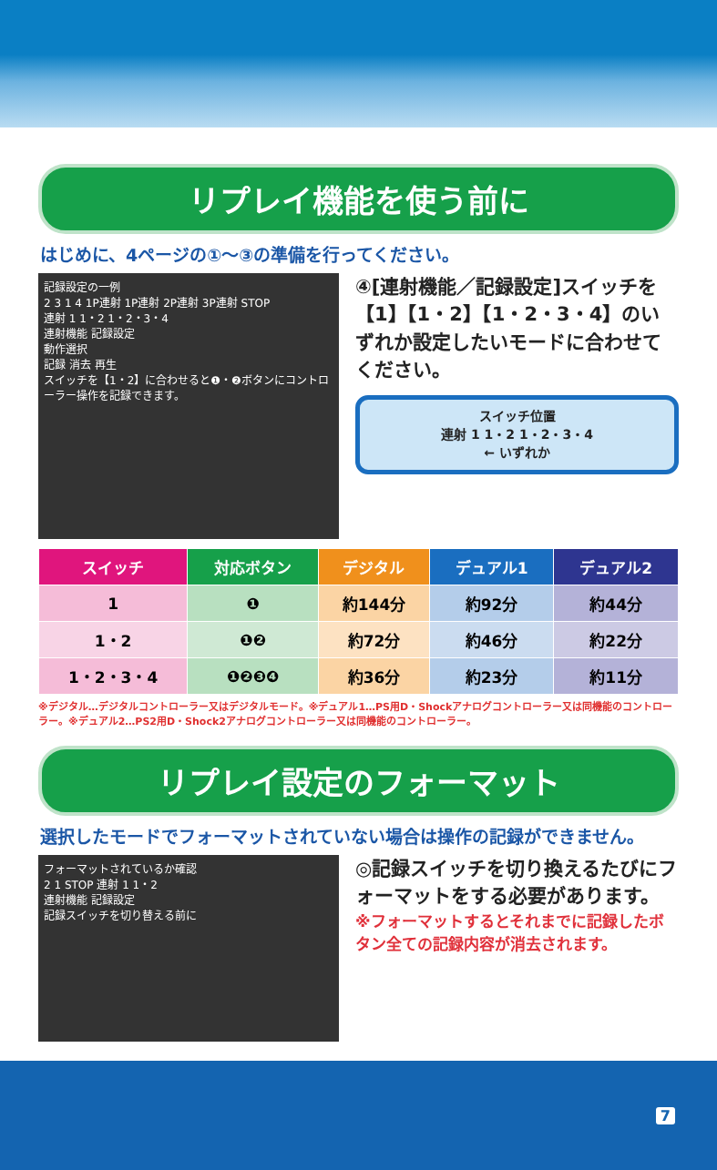リプレイ機能を使う前に
はじめに、4ページの①～③の準備を行ってください。
記録設定の一例
2 3 1 4 1P連射 1P連射 2P連射 3P連射 STOP
連射 1 1・2 1・2・3・4
連射機能 記録設定
動作選択
記録 消去 再生
スイッチを【1・2】に合わせると❶・❷ボタンにコントローラー操作を記録できます。
④[連射機能／記録設定]スイッチを【1】【1・2】【1・2・3・4】のいずれか設定したいモードに合わせてください。
スイッチ位置
連射 1 1・2 1・2・3・4
← いずれか
| スイッチ | 対応ボタン | デジタル | デュアル1 | デュアル2 |
| --- | --- | --- | --- | --- |
| 1 | ❶ | 約144分 | 約92分 | 約44分 |
| 1・2 | ❶❷ | 約72分 | 約46分 | 約22分 |
| 1・2・3・4 | ❶❷❸❹ | 約36分 | 約23分 | 約11分 |
※デジタル…デジタルコントローラー又はデジタルモード。※デュアル1…PS用D・Shockアナログコントローラー又は同機能のコントローラー。※デュアル2…PS2用D・Shock2アナログコントローラー又は同機能のコントローラー。
リプレイ設定のフォーマット
選択したモードでフォーマットされていない場合は操作の記録ができません。
フォーマットされているか確認
2 1 STOP 連射 1 1・2
連射機能 記録設定
記録スイッチを切り替える前に
◎記録スイッチを切り換えるたびにフォーマットをする必要があります。
※フォーマットするとそれまでに記録したボタン全ての記録内容が消去されます。
7